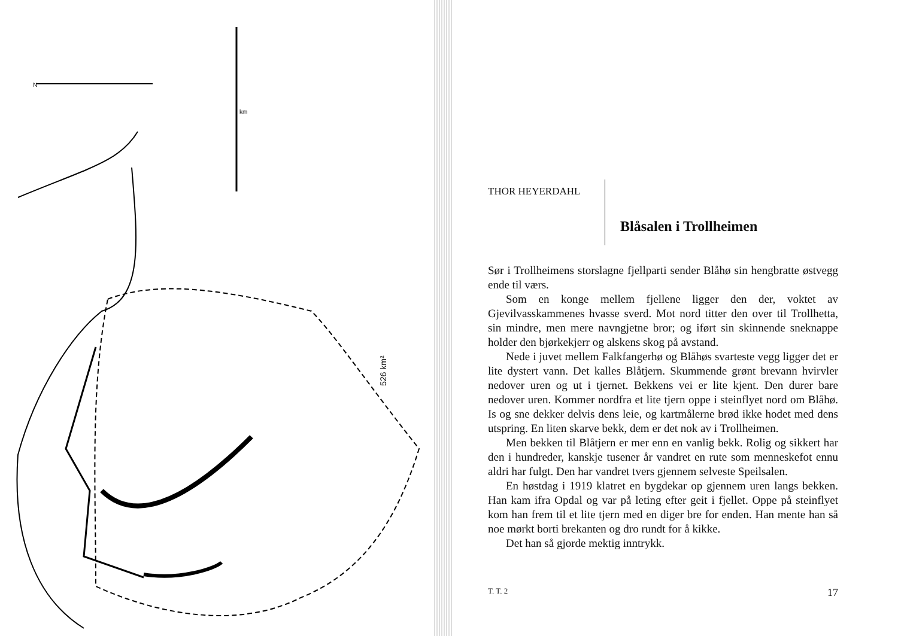N
km
526 km²
THOR HEYERDAHL
Blåsalen i Trollheimen
Sør i Trollheimens storslagne fjellparti sender Blåhø sin hengbratte østvegg ende til værs.
Som en konge mellem fjellene ligger den der, voktet av Gjevilvasskammenes hvasse sverd. Mot nord titter den over til Trollhetta, sin mindre, men mere navngjetne bror; og iført sin skinnende sneknappe holder den bjørkekjerr og alskens skog på avstand.
Nede i juvet mellem Falkfangerhø og Blåhøs svarteste vegg ligger det er lite dystert vann. Det kalles Blåtjern. Skummende grønt brevann hvirvler nedover uren og ut i tjernet. Bekkens vei er lite kjent. Den durer bare nedover uren. Kommer nordfra et lite tjern oppe i steinflyet nord om Blåhø. Is og sne dekker delvis dens leie, og kartmålerne brød ikke hodet med dens utspring. En liten skarve bekk, dem er det nok av i Trollheimen.
Men bekken til Blåtjern er mer enn en vanlig bekk. Rolig og sikkert har den i hundreder, kanskje tusener år vandret en rute som menneskefot ennu aldri har fulgt. Den har vandret tvers gjennem selveste Speilsalen.
En høstdag i 1919 klatret en bygdekar op gjennem uren langs bekken. Han kam ifra Opdal og var på leting efter geit i fjellet. Oppe på steinflyet kom han frem til et lite tjern med en diger bre for enden. Han mente han så noe mørkt borti brekanten og dro rundt for å kikke.
Det han så gjorde mektig inntrykk.
T. T. 2 17